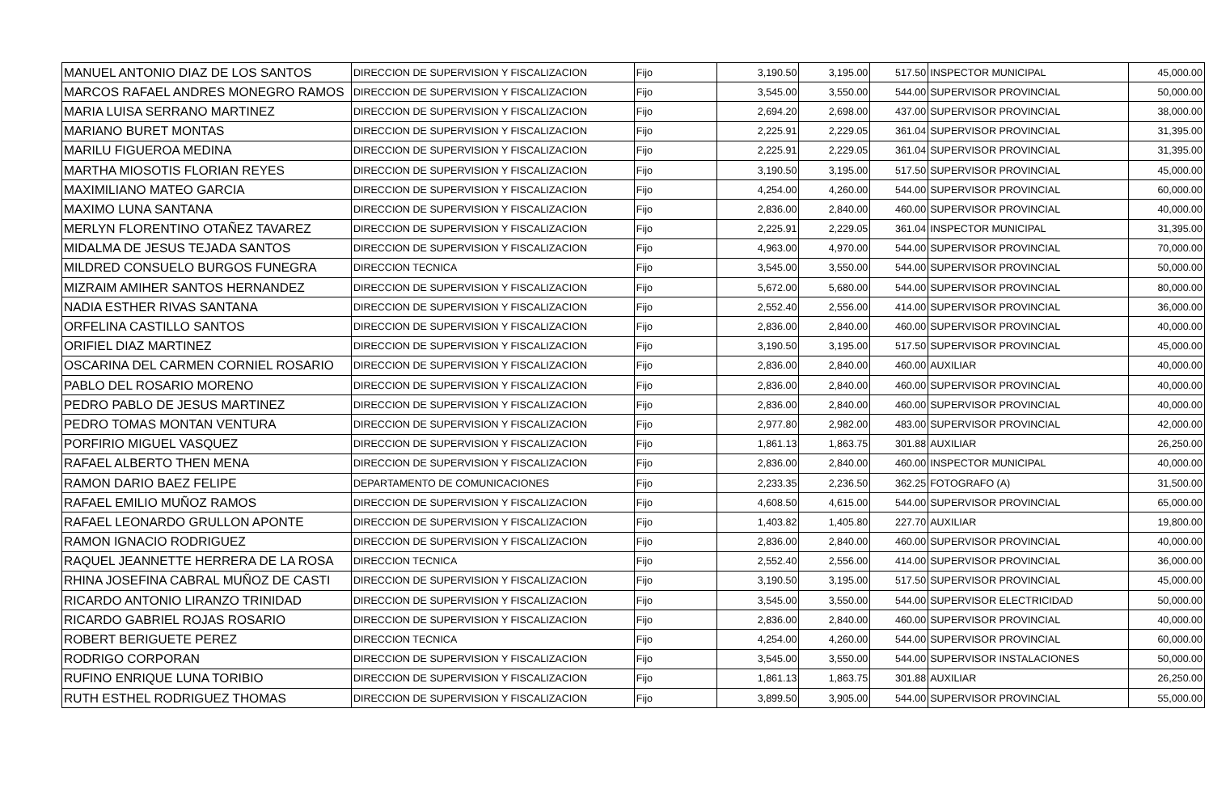| MANUEL ANTONIO DIAZ DE LOS SANTOS | DIRECCION DE SUPERVISION Y FISCALIZACION | Fijo | 3,190.50 | 3,195.00 | 517.50 | INSPECTOR MUNICIPAL | 45,000.00 |
| MARCOS RAFAEL ANDRES MONEGRO RAMOS | DIRECCION DE SUPERVISION Y FISCALIZACION | Fijo | 3,545.00 | 3,550.00 | 544.00 | SUPERVISOR PROVINCIAL | 50,000.00 |
| MARIA LUISA SERRANO MARTINEZ | DIRECCION DE SUPERVISION Y FISCALIZACION | Fijo | 2,694.20 | 2,698.00 | 437.00 | SUPERVISOR PROVINCIAL | 38,000.00 |
| MARIANO BURET MONTAS | DIRECCION DE SUPERVISION Y FISCALIZACION | Fijo | 2,225.91 | 2,229.05 | 361.04 | SUPERVISOR PROVINCIAL | 31,395.00 |
| MARILU FIGUEROA MEDINA | DIRECCION DE SUPERVISION Y FISCALIZACION | Fijo | 2,225.91 | 2,229.05 | 361.04 | SUPERVISOR PROVINCIAL | 31,395.00 |
| MARTHA MIOSOTIS FLORIAN REYES | DIRECCION DE SUPERVISION Y FISCALIZACION | Fijo | 3,190.50 | 3,195.00 | 517.50 | SUPERVISOR PROVINCIAL | 45,000.00 |
| MAXIMILIANO MATEO GARCIA | DIRECCION DE SUPERVISION Y FISCALIZACION | Fijo | 4,254.00 | 4,260.00 | 544.00 | SUPERVISOR PROVINCIAL | 60,000.00 |
| MAXIMO LUNA SANTANA | DIRECCION DE SUPERVISION Y FISCALIZACION | Fijo | 2,836.00 | 2,840.00 | 460.00 | SUPERVISOR PROVINCIAL | 40,000.00 |
| MERLYN FLORENTINO OTAÑEZ TAVAREZ | DIRECCION DE SUPERVISION Y FISCALIZACION | Fijo | 2,225.91 | 2,229.05 | 361.04 | INSPECTOR MUNICIPAL | 31,395.00 |
| MIDALMA DE JESUS TEJADA SANTOS | DIRECCION DE SUPERVISION Y FISCALIZACION | Fijo | 4,963.00 | 4,970.00 | 544.00 | SUPERVISOR PROVINCIAL | 70,000.00 |
| MILDRED CONSUELO BURGOS FUNEGRA | DIRECCION TECNICA | Fijo | 3,545.00 | 3,550.00 | 544.00 | SUPERVISOR PROVINCIAL | 50,000.00 |
| MIZRAIM AMIHER SANTOS HERNANDEZ | DIRECCION DE SUPERVISION Y FISCALIZACION | Fijo | 5,672.00 | 5,680.00 | 544.00 | SUPERVISOR PROVINCIAL | 80,000.00 |
| NADIA ESTHER RIVAS SANTANA | DIRECCION DE SUPERVISION Y FISCALIZACION | Fijo | 2,552.40 | 2,556.00 | 414.00 | SUPERVISOR PROVINCIAL | 36,000.00 |
| ORFELINA CASTILLO SANTOS | DIRECCION DE SUPERVISION Y FISCALIZACION | Fijo | 2,836.00 | 2,840.00 | 460.00 | SUPERVISOR PROVINCIAL | 40,000.00 |
| ORIFIEL DIAZ MARTINEZ | DIRECCION DE SUPERVISION Y FISCALIZACION | Fijo | 3,190.50 | 3,195.00 | 517.50 | SUPERVISOR PROVINCIAL | 45,000.00 |
| OSCARINA DEL CARMEN CORNIEL ROSARIO | DIRECCION DE SUPERVISION Y FISCALIZACION | Fijo | 2,836.00 | 2,840.00 | 460.00 | AUXILIAR | 40,000.00 |
| PABLO DEL ROSARIO MORENO | DIRECCION DE SUPERVISION Y FISCALIZACION | Fijo | 2,836.00 | 2,840.00 | 460.00 | SUPERVISOR PROVINCIAL | 40,000.00 |
| PEDRO PABLO DE JESUS MARTINEZ | DIRECCION DE SUPERVISION Y FISCALIZACION | Fijo | 2,836.00 | 2,840.00 | 460.00 | SUPERVISOR PROVINCIAL | 40,000.00 |
| PEDRO TOMAS MONTAN VENTURA | DIRECCION DE SUPERVISION Y FISCALIZACION | Fijo | 2,977.80 | 2,982.00 | 483.00 | SUPERVISOR PROVINCIAL | 42,000.00 |
| PORFIRIO MIGUEL VASQUEZ | DIRECCION DE SUPERVISION Y FISCALIZACION | Fijo | 1,861.13 | 1,863.75 | 301.88 | AUXILIAR | 26,250.00 |
| RAFAEL ALBERTO THEN MENA | DIRECCION DE SUPERVISION Y FISCALIZACION | Fijo | 2,836.00 | 2,840.00 | 460.00 | INSPECTOR MUNICIPAL | 40,000.00 |
| RAMON DARIO BAEZ FELIPE | DEPARTAMENTO DE COMUNICACIONES | Fijo | 2,233.35 | 2,236.50 | 362.25 | FOTOGRAFO (A) | 31,500.00 |
| RAFAEL EMILIO MUÑOZ RAMOS | DIRECCION DE SUPERVISION Y FISCALIZACION | Fijo | 4,608.50 | 4,615.00 | 544.00 | SUPERVISOR PROVINCIAL | 65,000.00 |
| RAFAEL LEONARDO GRULLON APONTE | DIRECCION DE SUPERVISION Y FISCALIZACION | Fijo | 1,403.82 | 1,405.80 | 227.70 | AUXILIAR | 19,800.00 |
| RAMON IGNACIO RODRIGUEZ | DIRECCION DE SUPERVISION Y FISCALIZACION | Fijo | 2,836.00 | 2,840.00 | 460.00 | SUPERVISOR PROVINCIAL | 40,000.00 |
| RAQUEL JEANNETTE HERRERA DE LA ROSA | DIRECCION TECNICA | Fijo | 2,552.40 | 2,556.00 | 414.00 | SUPERVISOR PROVINCIAL | 36,000.00 |
| RHINA JOSEFINA CABRAL MUÑOZ DE CASTI | DIRECCION DE SUPERVISION Y FISCALIZACION | Fijo | 3,190.50 | 3,195.00 | 517.50 | SUPERVISOR PROVINCIAL | 45,000.00 |
| RICARDO ANTONIO LIRANZO TRINIDAD | DIRECCION DE SUPERVISION Y FISCALIZACION | Fijo | 3,545.00 | 3,550.00 | 544.00 | SUPERVISOR ELECTRICIDAD | 50,000.00 |
| RICARDO GABRIEL ROJAS ROSARIO | DIRECCION DE SUPERVISION Y FISCALIZACION | Fijo | 2,836.00 | 2,840.00 | 460.00 | SUPERVISOR PROVINCIAL | 40,000.00 |
| ROBERT BERIGUETE PEREZ | DIRECCION TECNICA | Fijo | 4,254.00 | 4,260.00 | 544.00 | SUPERVISOR PROVINCIAL | 60,000.00 |
| RODRIGO CORPORAN | DIRECCION DE SUPERVISION Y FISCALIZACION | Fijo | 3,545.00 | 3,550.00 | 544.00 | SUPERVISOR INSTALACIONES | 50,000.00 |
| RUFINO ENRIQUE LUNA TORIBIO | DIRECCION DE SUPERVISION Y FISCALIZACION | Fijo | 1,861.13 | 1,863.75 | 301.88 | AUXILIAR | 26,250.00 |
| RUTH ESTHEL RODRIGUEZ THOMAS | DIRECCION DE SUPERVISION Y FISCALIZACION | Fijo | 3,899.50 | 3,905.00 | 544.00 | SUPERVISOR PROVINCIAL | 55,000.00 |